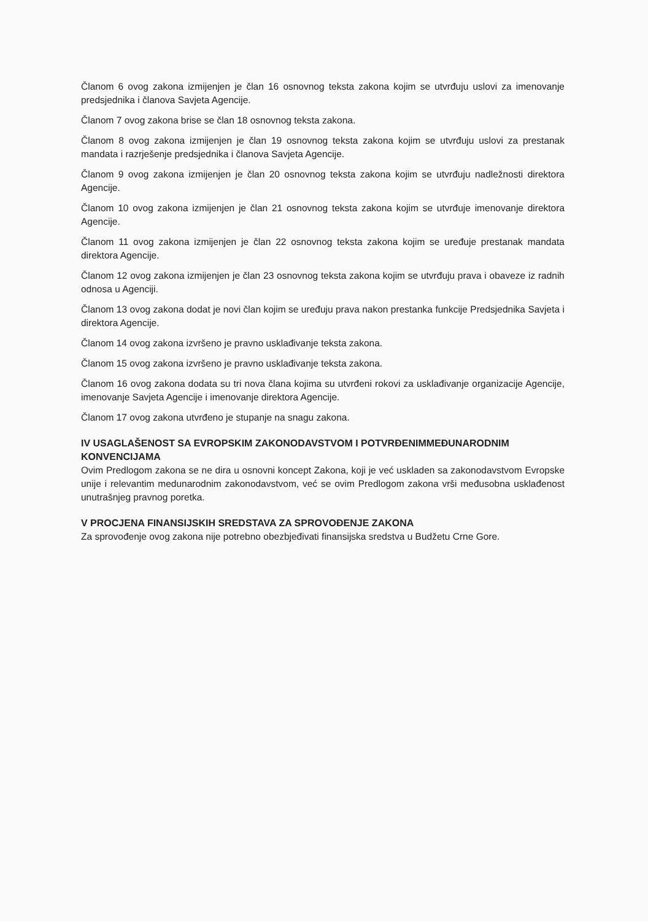Članom 6 ovog zakona izmijenjen je član 16 osnovnog teksta zakona kojim se utvrđuju uslovi za imenovanje predsjednika i članova Savjeta Agencije.
Članom 7 ovog zakona brise se član 18 osnovnog teksta zakona.
Članom 8 ovog zakona izmijenjen je član 19 osnovnog teksta zakona kojim se utvrđuju uslovi za prestanak mandata i razrješenje predsjednika i članova Savjeta Agencije.
Članom 9 ovog zakona izmijenjen je član 20 osnovnog teksta zakona kojim se utvrđuju nadležnosti direktora Agencije.
Članom 10 ovog zakona izmijenjen je član 21 osnovnog teksta zakona kojim se utvrđuje imenovanje direktora Agencije.
Članom 11 ovog zakona izmijenjen je član 22 osnovnog teksta zakona kojim se uređuje prestanak mandata direktora Agencije.
Članom 12 ovog zakona izmijenjen je član 23 osnovnog teksta zakona kojim se utvrđuju prava i obaveze iz radnih odnosa u Agenciji.
Članom 13 ovog zakona dodat je novi član kojim se uređuju prava nakon prestanka funkcije Predsjednika Savjeta i direktora Agencije.
Članom 14 ovog zakona izvršeno je pravno usklađivanje teksta zakona.
Članom 15 ovog zakona izvršeno je pravno usklađivanje teksta zakona.
Članom 16 ovog zakona dodata su tri nova člana kojima su utvrđeni rokovi za usklađivanje organizacije Agencije, imenovanje Savjeta Agencije i imenovanje direktora Agencije.
Članom 17 ovog zakona utvrđeno je stupanje na snagu zakona.
IV USAGLAŠENOST SA EVROPSKIM ZAKONODAVSTVOM I POTVRĐENIMMEĐUNARODNIM KONVENCIJAMA
Ovim Predlogom zakona se ne dira u osnovni koncept Zakona, koji je već uskladen sa zakonodavstvom Evropske unije i relevantim medunarodnim zakonodavstvom, već se ovim Predlogom zakona vrši međusobna usklađenost unutrašnjeg pravnog poretka.
V PROCJENA FINANSIJSKIH SREDSTAVA ZA SPROVOĐENJE ZAKONA
Za sprovođenje ovog zakona nije potrebno obezbjeđivati finansijska sredstva u Budžetu Crne Gore.